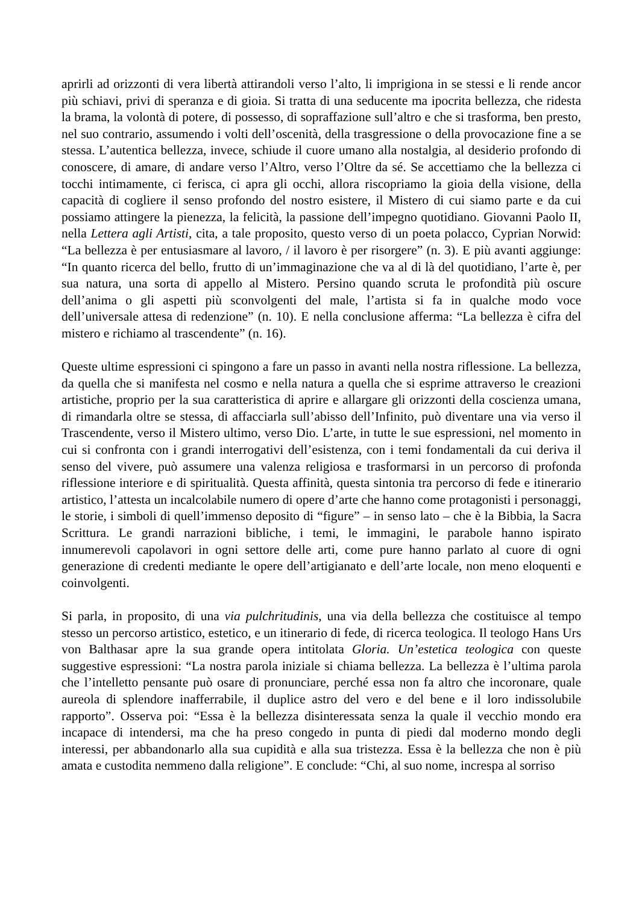aprirli ad orizzonti di vera libertà attirandoli verso l’alto, li imprigiona in se stessi e li rende ancor più schiavi, privi di speranza e di gioia. Si tratta di una seducente ma ipocrita bellezza, che ridesta la brama, la volontà di potere, di possesso, di sopraffazione sull’altro e che si trasforma, ben presto, nel suo contrario, assumendo i volti dell’oscenità, della trasgressione o della provocazione fine a se stessa. L’autentica bellezza, invece, schiude il cuore umano alla nostalgia, al desiderio profondo di conoscere, di amare, di andare verso l’Altro, verso l’Oltre da sé. Se accettiamo che la bellezza ci tocchi intimamente, ci ferisca, ci apra gli occhi, allora riscopriamo la gioia della visione, della capacità di cogliere il senso profondo del nostro esistere, il Mistero di cui siamo parte e da cui possiamo attingere la pienezza, la felicità, la passione dell’impegno quotidiano. Giovanni Paolo II, nella Lettera agli Artisti, cita, a tale proposito, questo verso di un poeta polacco, Cyprian Norwid: “La bellezza è per entusiasmare al lavoro, / il lavoro è per risorgere” (n. 3). E più avanti aggiunge: “In quanto ricerca del bello, frutto di un’immaginazione che va al di là del quotidiano, l’arte è, per sua natura, una sorta di appello al Mistero. Persino quando scruta le profondità più oscure dell’anima o gli aspetti più sconvolgenti del male, l’artista si fa in qualche modo voce dell’universale attesa di redenzione” (n. 10). E nella conclusione afferma: “La bellezza è cifra del mistero e richiamo al trascendente” (n. 16).
Queste ultime espressioni ci spingono a fare un passo in avanti nella nostra riflessione. La bellezza, da quella che si manifesta nel cosmo e nella natura a quella che si esprime attraverso le creazioni artistiche, proprio per la sua caratteristica di aprire e allargare gli orizzonti della coscienza umana, di rimandarla oltre se stessa, di affacciarla sull’abisso dell’Infinito, può diventare una via verso il Trascendente, verso il Mistero ultimo, verso Dio. L’arte, in tutte le sue espressioni, nel momento in cui si confronta con i grandi interrogativi dell’esistenza, con i temi fondamentali da cui deriva il senso del vivere, può assumere una valenza religiosa e trasformarsi in un percorso di profonda riflessione interiore e di spiritualità. Questa affinità, questa sintonia tra percorso di fede e itinerario artistico, l’attesta un incalcolabile numero di opere d’arte che hanno come protagonisti i personaggi, le storie, i simboli di quell’immenso deposito di “figure” – in senso lato – che è la Bibbia, la Sacra Scrittura. Le grandi narrazioni bibliche, i temi, le immagini, le parabole hanno ispirato innumerevoli capolavori in ogni settore delle arti, come pure hanno parlato al cuore di ogni generazione di credenti mediante le opere dell’artigianato e dell’arte locale, non meno eloquenti e coinvolgenti.
Si parla, in proposito, di una via pulchritudinis, una via della bellezza che costituisce al tempo stesso un percorso artistico, estetico, e un itinerario di fede, di ricerca teologica. Il teologo Hans Urs von Balthasar apre la sua grande opera intitolata Gloria. Un’estetica teologica con queste suggestive espressioni: “La nostra parola iniziale si chiama bellezza. La bellezza è l’ultima parola che l’intelletto pensante può osare di pronunciare, perché essa non fa altro che incoronare, quale aureola di splendore inafferrabile, il duplice astro del vero e del bene e il loro indissolubile rapporto”. Osserva poi: “Essa è la bellezza disinteressata senza la quale il vecchio mondo era incapace di intendersi, ma che ha preso congedo in punta di piedi dal moderno mondo degli interessi, per abbandonarlo alla sua cupidità e alla sua tristezza. Essa è la bellezza che non è più amata e custodita nemmeno dalla religione”. E conclude: “Chi, al suo nome, increspa al sorriso